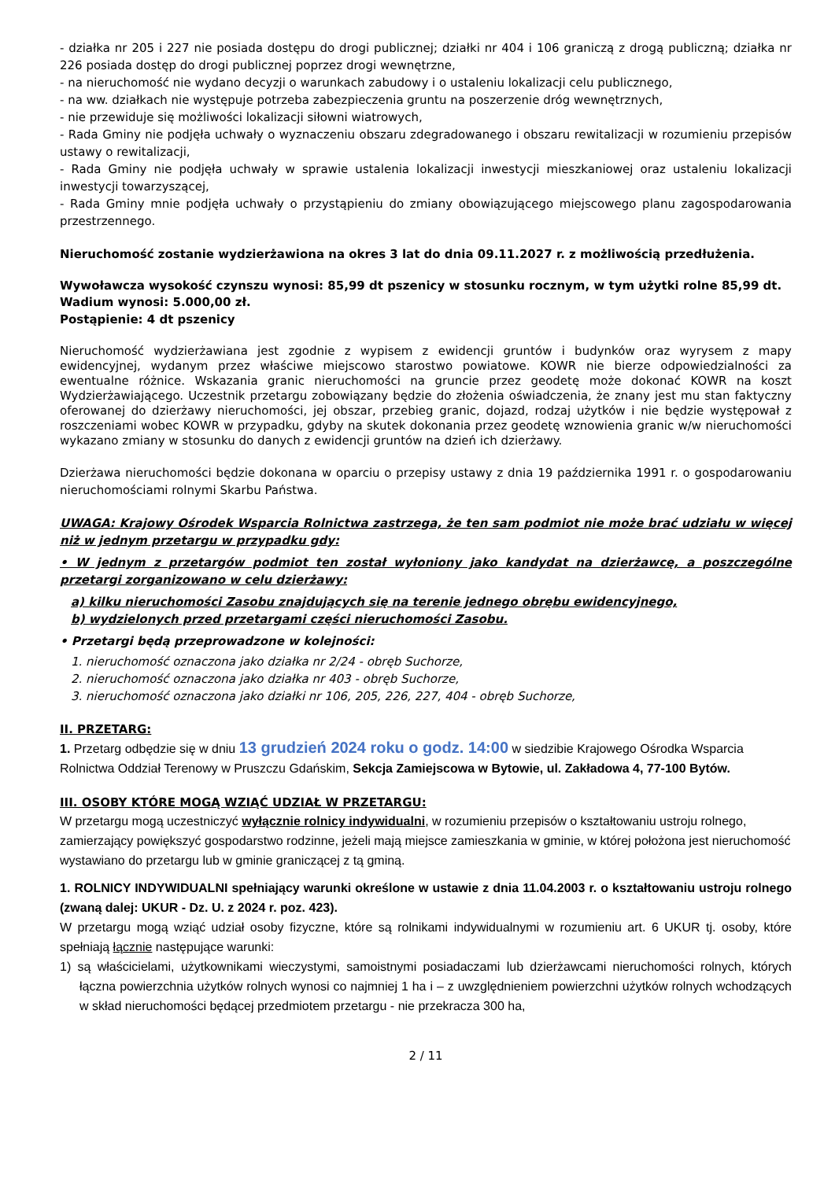- działka nr 205 i 227 nie posiada dostępu do drogi publicznej; działki nr 404 i 106 graniczą z drogą publiczną; działka nr 226 posiada dostęp do drogi publicznej poprzez drogi wewnętrzne,
- na nieruchomość nie wydano decyzji o warunkach zabudowy i o ustaleniu lokalizacji celu publicznego,
- na ww. działkach nie występuje potrzeba zabezpieczenia gruntu na poszerzenie dróg wewnętrznych,
- nie przewiduje się możliwości lokalizacji siłowni wiatrowych,
- Rada Gminy nie podjęła uchwały o wyznaczeniu obszaru zdegradowanego i obszaru rewitalizacji w rozumieniu przepisów ustawy o rewitalizacji,
- Rada Gminy nie podjęła uchwały w sprawie ustalenia lokalizacji inwestycji mieszkaniowej oraz ustaleniu lokalizacji inwestycji towarzyszącej,
- Rada Gminy mnie podjęła uchwały o przystąpieniu do zmiany obowiązującego miejscowego planu zagospodarowania przestrzennego.
Nieruchomość zostanie wydzierżawiona na okres 3 lat do dnia 09.11.2027 r. z możliwością przedłużenia.
Wywoławcza wysokość czynszu wynosi: 85,99 dt pszenicy w stosunku rocznym, w tym użytki rolne 85,99 dt.
Wadium wynosi: 5.000,00 zł.
Postąpienie: 4 dt pszenicy
Nieruchomość wydzierżawiana jest zgodnie z wypisem z ewidencji gruntów i budynków oraz wyrysem z mapy ewidencyjnej, wydanym przez właściwe miejscowo starostwo powiatowe. KOWR nie bierze odpowiedzialności za ewentualne różnice. Wskazania granic nieruchomości na gruncie przez geodetę może dokonać KOWR na koszt Wydzierżawiającego. Uczestnik przetargu zobowiązany będzie do złożenia oświadczenia, że znany jest mu stan faktyczny oferowanej do dzierżawy nieruchomości, jej obszar, przebieg granic, dojazd, rodzaj użytków i nie będzie występował z roszczeniami wobec KOWR w przypadku, gdyby na skutek dokonania przez geodetę wznowienia granic w/w nieruchomości wykazano zmiany w stosunku do danych z ewidencji gruntów na dzień ich dzierżawy.
Dzierżawa nieruchomości będzie dokonana w oparciu o przepisy ustawy z dnia 19 października 1991 r. o gospodarowaniu nieruchomościami rolnymi Skarbu Państwa.
UWAGA: Krajowy Ośrodek Wsparcia Rolnictwa zastrzega, że ten sam podmiot nie może brać udziału w więcej niż w jednym przetargu w przypadku gdy:
• W jednym z przetargów podmiot ten został wyłoniony jako kandydat na dzierżawcę, a poszczególne przetargi zorganizowano w celu dzierżawy:
a) kilku nieruchomości Zasobu znajdujących się na terenie jednego obrębu ewidencyjnego,
b) wydzielonych przed przetargami części nieruchomości Zasobu.
• Przetargi będą przeprowadzone w kolejności:
1. nieruchomość oznaczona jako działka nr 2/24 - obręb Suchorze,
2. nieruchomość oznaczona jako działka nr 403 - obręb Suchorze,
3. nieruchomość oznaczona jako działki nr 106, 205, 226, 227, 404 - obręb Suchorze,
II. PRZETARG:
1. Przetarg odbędzie się w dniu 13 grudzień 2024 roku o godz. 14:00 w siedzibie Krajowego Ośrodka Wsparcia Rolnictwa Oddział Terenowy w Pruszczu Gdańskim, Sekcja Zamiejscowa w Bytowie, ul. Zakładowa 4, 77-100 Bytów.
III. OSOBY KTÓRE MOGĄ WZIĄĆ UDZIAŁ W PRZETARGU:
W przetargu mogą uczestniczyć wyłącznie rolnicy indywidualni, w rozumieniu przepisów o kształtowaniu ustroju rolnego, zamierzający powiększyć gospodarstwo rodzinne, jeżeli mają miejsce zamieszkania w gminie, w której położona jest nieruchomość wystawiano do przetargu lub w gminie graniczącej z tą gminą.
1. ROLNICY INDYWIDUALNI spełniający warunki określone w ustawie z dnia 11.04.2003 r. o kształtowaniu ustroju rolnego (zwaną dalej: UKUR - Dz. U. z 2024 r. poz. 423).
W przetargu mogą wziąć udział osoby fizyczne, które są rolnikami indywidualnymi w rozumieniu art. 6 UKUR tj. osoby, które spełniają łącznie następujące warunki:
1) są właścicielami, użytkownikami wieczystymi, samoistnymi posiadaczami lub dzierżawcami nieruchomości rolnych, których łączna powierzchnia użytków rolnych wynosi co najmniej 1 ha i – z uwzględnieniem powierzchni użytków rolnych wchodzących w skład nieruchomości będącej przedmiotem przetargu - nie przekracza 300 ha,
2 / 11